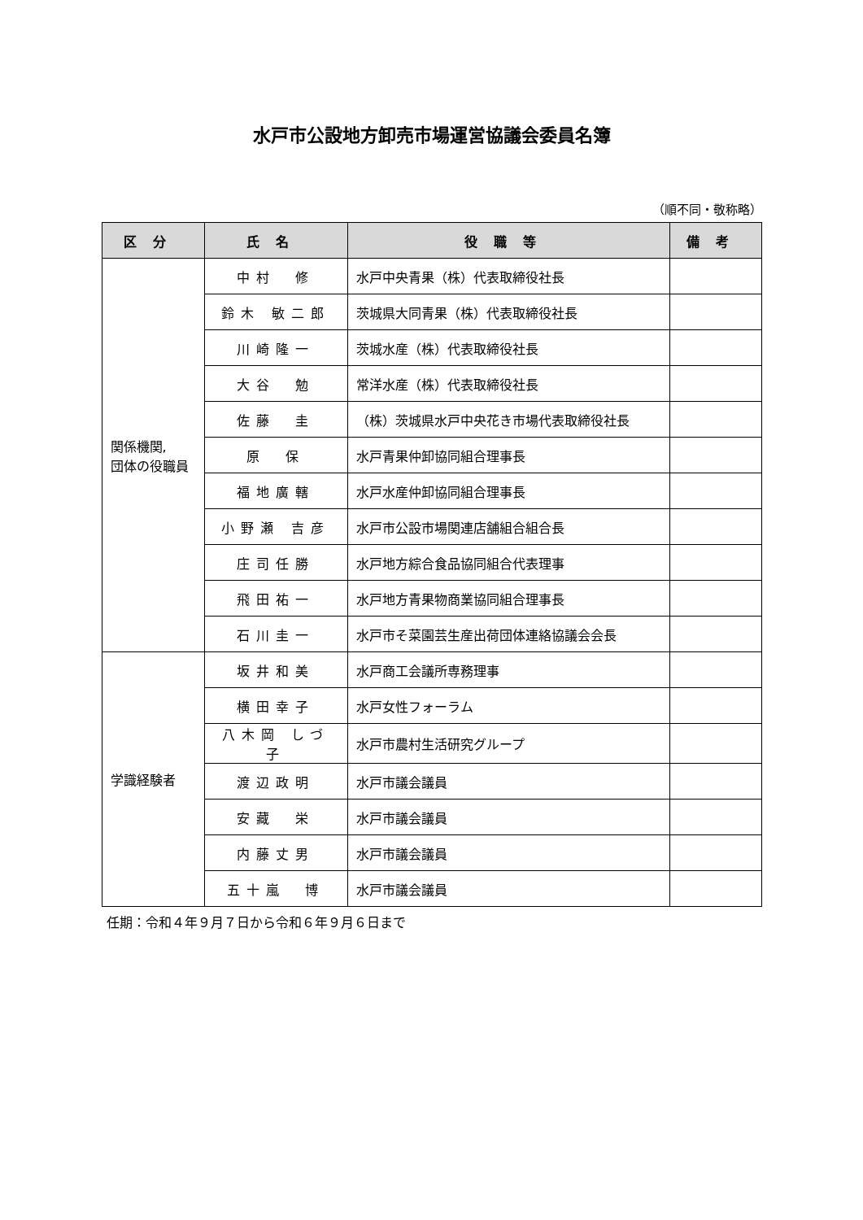水戸市公設地方卸売市場運営協議会委員名簿
（順不同・敬称略）
| 区分 | 氏名 | 役職等 | 備考 |
| --- | --- | --- | --- |
| 関係機関, 団体の役職員 | 中村 修 | 水戸中央青果（株）代表取締役社長 | |
| | 鈴木 敏二郎 | 茨城県大同青果（株）代表取締役社長 | |
| | 川崎隆一 | 茨城水産（株）代表取締役社長 | |
| | 大谷 勉 | 常洋水産（株）代表取締役社長 | |
| | 佐藤 圭 | （株）茨城県水戸中央花き市場代表取締役社長 | |
| | 原 保 | 水戸青果仲卸協同組合理事長 | |
| | 福地廣轄 | 水戸水産仲卸協同組合理事長 | |
| | 小野瀬 吉彦 | 水戸市公設市場関連店舗組合組合長 | |
| | 庄司任勝 | 水戸地方綜合食品協同組合代表理事 | |
| | 飛田祐一 | 水戸地方青果物商業協同組合理事長 | |
| | 石川圭一 | 水戸市そ菜園芸生産出荷団体連絡協議会会長 | |
| 学識経験者 | 坂井和美 | 水戸商工会議所専務理事 | |
| | 横田幸子 | 水戸女性フォーラム | |
| | 八木岡 しづ子 | 水戸市農村生活研究グループ | |
| | 渡辺政明 | 水戸市議会議員 | |
| | 安藏 栄 | 水戸市議会議員 | |
| | 内藤丈男 | 水戸市議会議員 | |
| | 五十嵐 博 | 水戸市議会議員 | |
任期：令和４年９月７日から令和６年９月６日まで